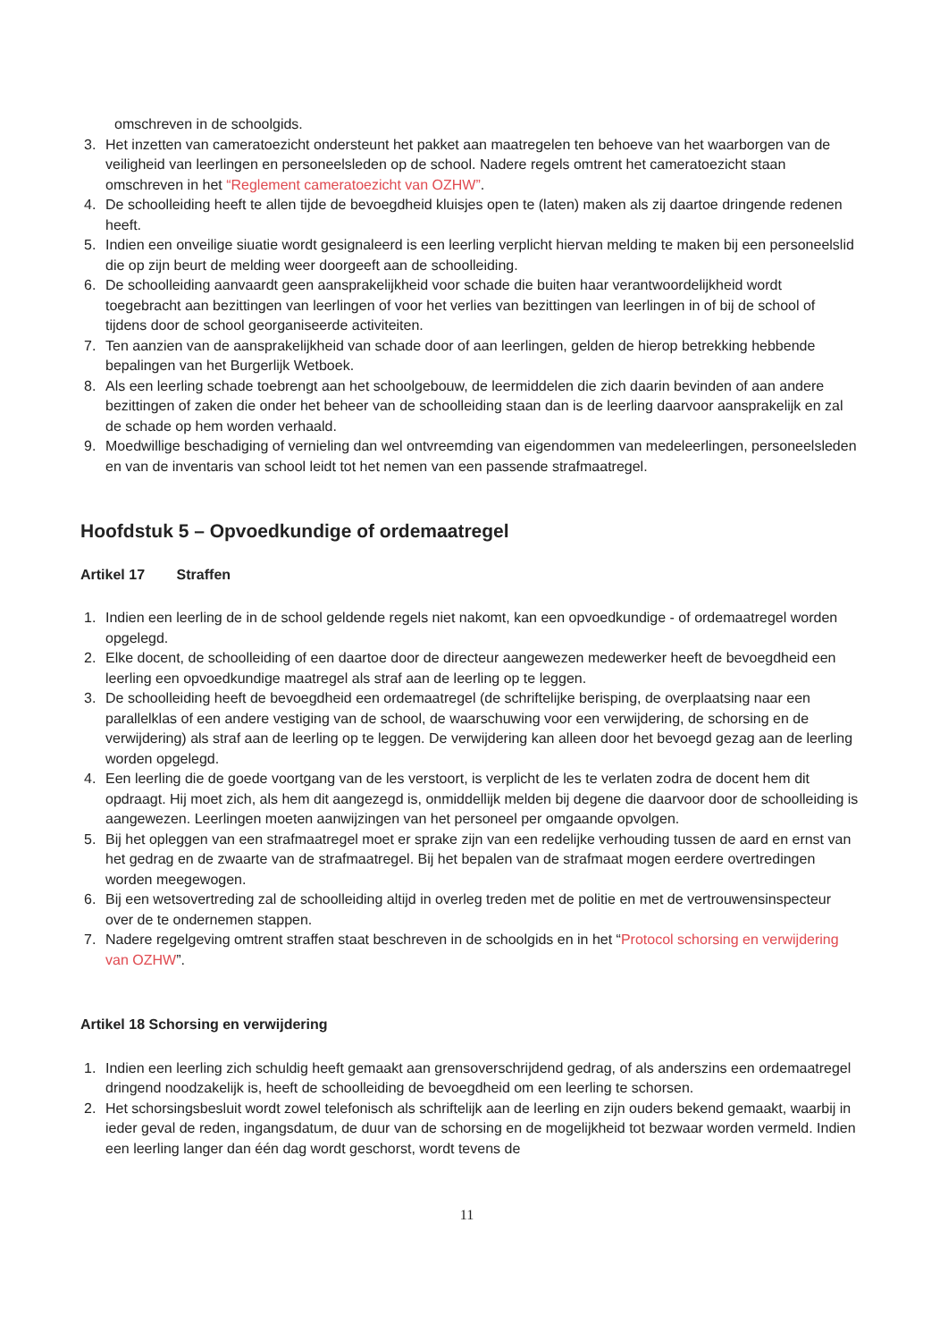omschreven in de schoolgids.
3. Het inzetten van cameratoezicht ondersteunt het pakket aan maatregelen ten behoeve van het waarborgen van de veiligheid van leerlingen en personeelsleden op de school. Nadere regels omtrent het cameratoezicht staan omschreven in het “Reglement cameratoezicht van OZHW”.
4. De schoolleiding heeft te allen tijde de bevoegdheid kluisjes open te (laten) maken als zij daartoe dringende redenen heeft.
5. Indien een onveilige siuatie wordt gesignaleerd is een leerling verplicht hiervan melding te maken bij een personeelslid die op zijn beurt de melding weer doorgeeft aan de schoolleiding.
6. De schoolleiding aanvaardt geen aansprakelijkheid voor schade die buiten haar verantwoordelijkheid wordt toegebracht aan bezittingen van leerlingen of voor het verlies van bezittingen van leerlingen in of bij de school of tijdens door de school georganiseerde activiteiten.
7. Ten aanzien van de aansprakelijkheid van schade door of aan leerlingen, gelden de hierop betrekking hebbende bepalingen van het Burgerlijk Wetboek.
8. Als een leerling schade toebrengt aan het schoolgebouw, de leermiddelen die zich daarin bevinden of aan andere bezittingen of zaken die onder het beheer van de schoolleiding staan dan is de leerling daarvoor aansprakelijk en zal de schade op hem worden verhaald.
9. Moedwillige beschadiging of vernieling dan wel ontvreemding van eigendommen van medeleerlingen, personeelsleden en van de inventaris van school leidt tot het nemen van een passende strafmaatregel.
Hoofdstuk 5 – Opvoedkundige of ordemaatregel
Artikel 17 Straffen
1. Indien een leerling de in de school geldende regels niet nakomt, kan een opvoedkundige - of ordemaatregel worden opgelegd.
2. Elke docent, de schoolleiding of een daartoe door de directeur aangewezen medewerker heeft de bevoegdheid een leerling een opvoedkundige maatregel als straf aan de leerling op te leggen.
3. De schoolleiding heeft de bevoegdheid een ordemaatregel (de schriftelijke berisping, de overplaatsing naar een parallelklas of een andere vestiging van de school, de waarschuwing voor een verwijdering, de schorsing en de verwijdering) als straf aan de leerling op te leggen. De verwijdering kan alleen door het bevoegd gezag aan de leerling worden opgelegd.
4. Een leerling die de goede voortgang van de les verstoort, is verplicht de les te verlaten zodra de docent hem dit opdraagt. Hij moet zich, als hem dit aangezegd is, onmiddellijk melden bij degene die daarvoor door de schoolleiding is aangewezen. Leerlingen moeten aanwijzingen van het personeel per omgaande opvolgen.
5. Bij het opleggen van een strafmaatregel moet er sprake zijn van een redelijke verhouding tussen de aard en ernst van het gedrag en de zwaarte van de strafmaatregel. Bij het bepalen van de strafmaat mogen eerdere overtredingen worden meegewogen.
6. Bij een wetsovertreding zal de schoolleiding altijd in overleg treden met de politie en met de vertrouwensinspecteur over de te ondernemen stappen.
7. Nadere regelgeving omtrent straffen staat beschreven in de schoolgids en in het “Protocol schorsing en verwijdering van OZHW”.
Artikel 18 Schorsing en verwijdering
1. Indien een leerling zich schuldig heeft gemaakt aan grensoverschrijdend gedrag, of als anderszins een ordemaatregel dringend noodzakelijk is, heeft de schoolleiding de bevoegdheid om een leerling te schorsen.
2. Het schorsingsbesluit wordt zowel telefonisch als schriftelijk aan de leerling en zijn ouders bekend gemaakt, waarbij in ieder geval de reden, ingangsdatum, de duur van de schorsing en de mogelijkheid tot bezwaar worden vermeld. Indien een leerling langer dan één dag wordt geschorst, wordt tevens de
11